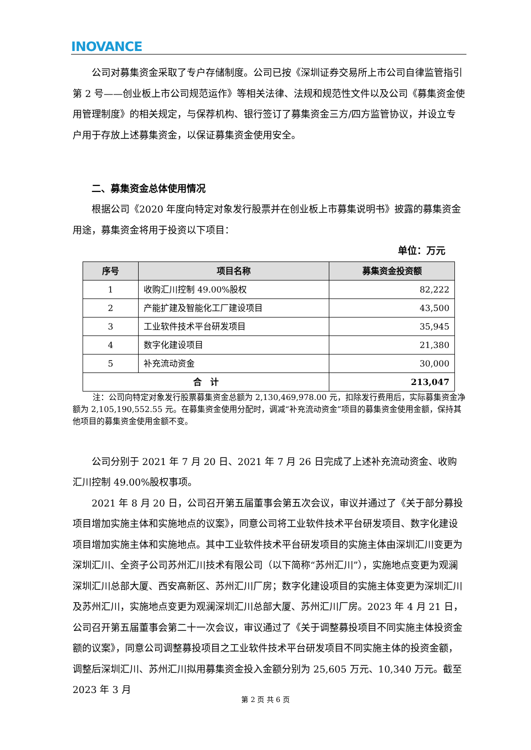INOVANCE
公司对募集资金采取了专户存储制度。公司已按《深圳证券交易所上市公司自律监管指引第 2 号——创业板上市公司规范运作》等相关法律、法规和规范性文件以及公司《募集资金使用管理制度》的相关规定，与保荐机构、银行签订了募集资金三方/四方监管协议，并设立专户用于存放上述募集资金，以保证募集资金使用安全。
二、募集资金总体使用情况
根据公司《2020 年度向特定对象发行股票并在创业板上市募集说明书》披露的募集资金用途，募集资金将用于投资以下项目：
单位：万元
| 序号 | 项目名称 | 募集资金投资额 |
| --- | --- | --- |
| 1 | 收购汇川控制 49.00%股权 | 82,222 |
| 2 | 产能扩建及智能化工厂建设项目 | 43,500 |
| 3 | 工业软件技术平台研发项目 | 35,945 |
| 4 | 数字化建设项目 | 21,380 |
| 5 | 补充流动资金 | 30,000 |
| 合 计 | | 213,047 |
注：公司向特定对象发行股票募集资金总额为 2,130,469,978.00 元，扣除发行费用后，实际募集资金净额为 2,105,190,552.55 元。在募集资金使用分配时，调减“补充流动资金”项目的募集资金使用金额，保持其他项目的募集资金使用金额不变。
公司分别于 2021 年 7 月 20 日、2021 年 7 月 26 日完成了上述补充流动资金、收购汇川控制 49.00%股权事项。
2021 年 8 月 20 日，公司召开第五届董事会第五次会议，审议并通过了《关于部分募投项目增加实施主体和实施地点的议案》，同意公司将工业软件技术平台研发项目、数字化建设项目增加实施主体和实施地点。其中工业软件技术平台研发项目的实施主体由深圳汇川变更为深圳汇川、全资子公司苏州汇川技术有限公司（以下简称“苏州汇川”），实施地点变更为观澜深圳汇川总部大厦、西安高新区、苏州汇川厂房；数字化建设项目的实施主体变更为深圳汇川及苏州汇川，实施地点变更为观澜深圳汇川总部大厦、苏州汇川厂房。2023 年 4 月 21 日，公司召开第五届董事会第二十一次会议，审议通过了《关于调整募投项目不同实施主体投资金额的议案》，同意公司调整募投项目之工业软件技术平台研发项目不同实施主体的投资金额，调整后深圳汇川、苏州汇川拟用募集资金投入金额分别为 25,605 万元、10,340 万元。截至 2023 年 3 月
第 2 页 共 6 页